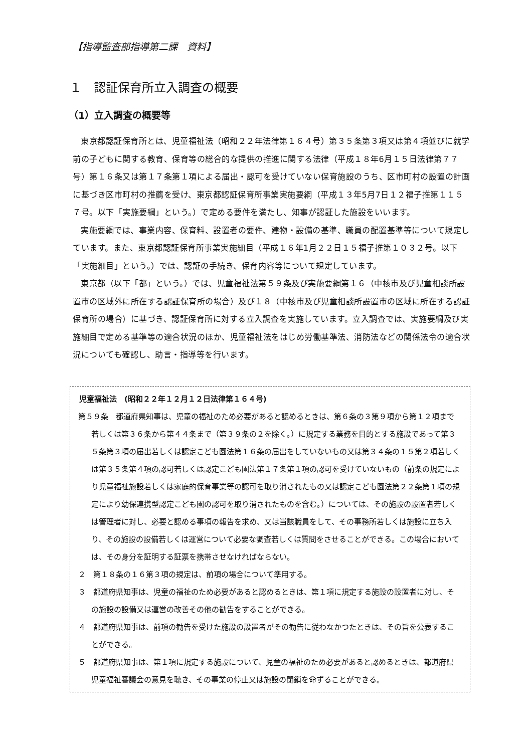【指導監査部指導第二課　資料】
１　認証保育所立入調査の概要
（1）立入調査の概要等
東京都認証保育所とは、児童福祉法（昭和２２年法律第１６４号）第３５条第３項又は第４項並びに就学前の子どもに関する教育、保育等の総合的な提供の推進に関する法律（平成１８年6月１５日法律第７７号）第１６条又は第１７条第１項による届出・認可を受けていない保育施設のうち、区市町村の設置の計画に基づき区市町村の推薦を受け、東京都認証保育所事業実施要綱（平成１３年5月7日１２福子推第１１５７号。以下「実施要綱」という。）で定める要件を満たし、知事が認証した施設をいいます。
実施要綱では、事業内容、保育料、設置者の要件、建物・設備の基準、職員の配置基準等について規定しています。また、東京都認証保育所事業実施細目（平成１６年1月２２日１５福子推第１０３２号。以下「実施細目」という。）では、認証の手続き、保育内容等について規定しています。
東京都（以下「都」という。）では、児童福祉法第５９条及び実施要綱第１６（中核市及び児童相談所設置市の区域外に所在する認証保育所の場合）及び１８（中核市及び児童相談所設置市の区域に所在する認証保育所の場合）に基づき、認証保育所に対する立入調査を実施しています。立入調査では、実施要綱及び実施細目で定める基準等の適合状況のほか、児童福祉法をはじめ労働基準法、消防法などの関係法令の適合状況についても確認し、助言・指導等を行います。
児童福祉法　(昭和２２年１２月１２日法律第１６４号)
第５９条　都道府県知事は、児童の福祉のため必要があると認めるときは、第６条の３第９項から第１２項まで若しくは第３６条から第４４条まで（第３９条の２を除く。）に規定する業務を目的とする施設であって第３５条第３項の届出若しくは認定こども園法第１６条の届出をしていないもの又は第３４条の１５第２項若しくは第３５条第４項の認可若しくは認定こども園法第１７条第１項の認可を受けていないもの（前条の規定により児童福祉施設若しくは家庭的保育事業等の認可を取り消されたもの又は認定こども園法第２２条第１項の規定により幼保連携型認定こども園の認可を取り消されたものを含む。）については、その施設の設置者若しくは管理者に対し、必要と認める事項の報告を求め、又は当該職員をして、その事務所若しくは施設に立ち入り、その施設の設備若しくは運営について必要な調査若しくは質問をさせることができる。この場合においては、その身分を証明する証票を携帯させなければならない。
２　第１８条の１６第３項の規定は、前項の場合について準用する。
３　都道府県知事は、児童の福祉のため必要があると認めるときは、第１項に規定する施設の設置者に対し、その施設の設備又は運営の改善その他の勧告をすることができる。
４　都道府県知事は、前項の勧告を受けた施設の設置者がその勧告に従わなかつたときは、その旨を公表することができる。
５　都道府県知事は、第１項に規定する施設について、児童の福祉のため必要があると認めるときは、都道府県児童福祉審議会の意見を聴き、その事業の停止又は施設の閉鎖を命ずることができる。